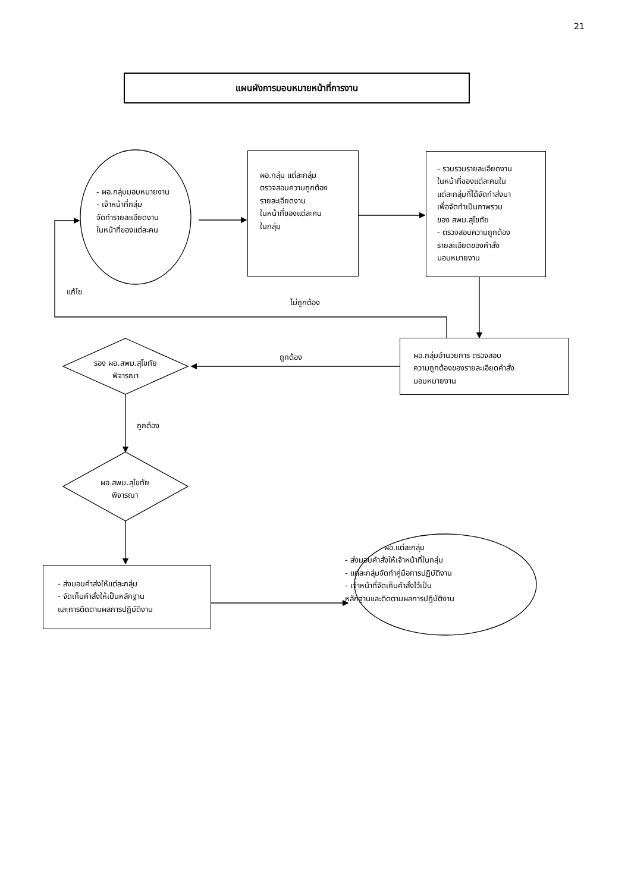21
แผนผังการมอบหมายหน้าที่การงาน
- ผอ.กลุ่มมอบหมายงาน
- เจ้าหน้าที่กลุ่ม
จัดทำรายละเอียดงาน
ในหน้าที่ของแต่ละคน
ผอ.กลุ่ม แต่ละกลุ่ม
ตรวจสอบความถูกต้อง
รายละเอียดงาน
ในหน้าที่ของแต่ละคน
ในกลุ่ม
- รวบรวมรายละเอียดงาน
ในหน้าที่ของแต่ละคนใน
แต่ละกลุ่มที่ได้จัดทำส่งมา
เพื่อจัดทำเป็นภาพรวม
ของ สพม.สุโขทัย
- ตรวจสอบความถูกต้อง
รายละเอียดของคำสั่ง
มอบหมายงาน
แก้ไข
ไม่ถูกต้อง
ถูกต้อง
ผอ.กลุ่มอำนวยการ ตรวจสอบ
ความถูกต้องของรายละเอียดคำสั่ง
มอบหมายงาน
รอง ผอ.สพม.สุโขทัย
พิจารณา
ถูกต้อง
ผอ.สพม.สุโขทัย
พิจารณา
- ส่งมอบคำส่งให้แต่ละกลุ่ม
- จัดเก็บคำสั่งให้เป็นหลักฐาน
และการติดตามผลการปฏิบัติงาน
ผอ.แต่ละกลุ่ม
- ส่งมอบคำสั่งให้เจ้าหน้าที่ในกลุ่ม
- แต่ละกลุ่มจัดทำคู่มือการปฏิบัติงาน
- เจ้าหน้าที่จัดเก็บคำสั่งไว้เป็น
หลักฐานและติดตามผลการปฏิบัติงาน